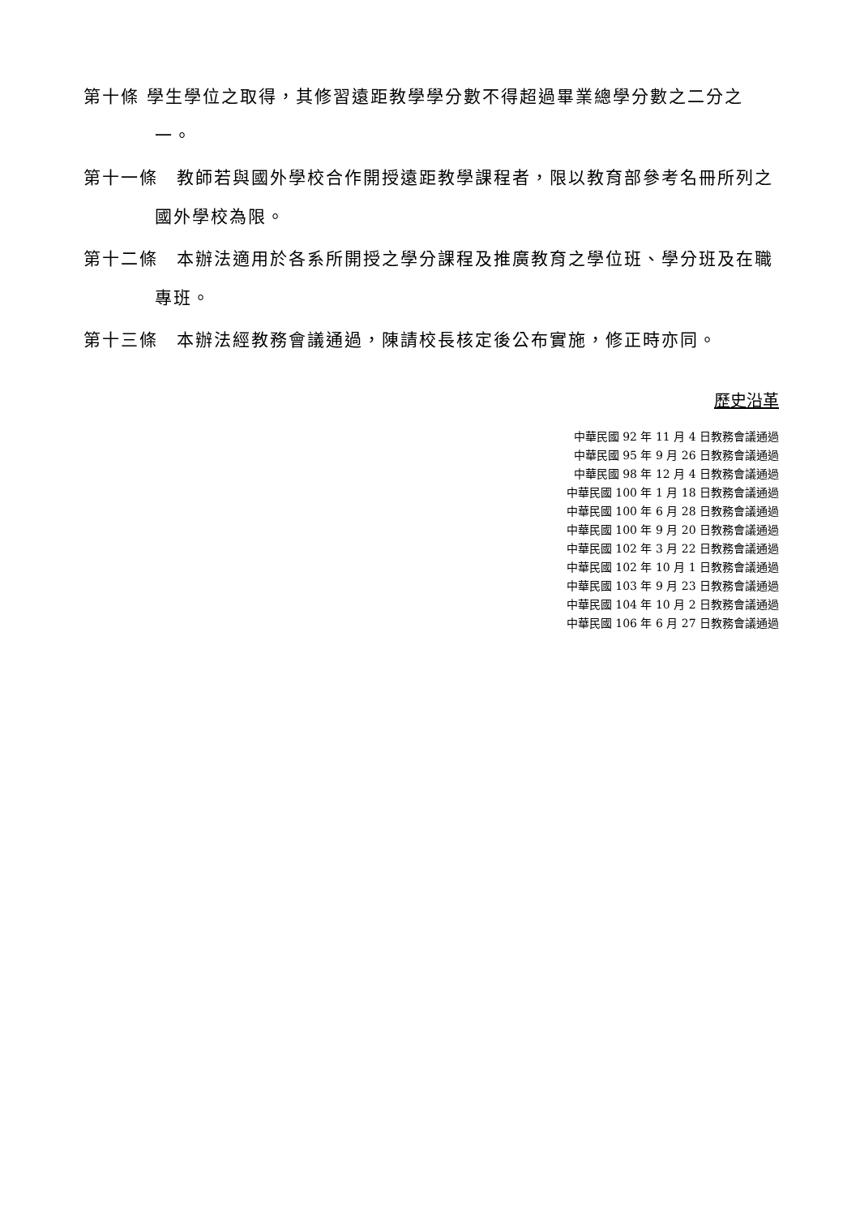第十條 學生學位之取得，其修習遠距教學學分數不得超過畢業總學分數之二分之一。
第十一條　教師若與國外學校合作開授遠距教學課程者，限以教育部參考名冊所列之國外學校為限。
第十二條　本辦法適用於各系所開授之學分課程及推廣教育之學位班、學分班及在職專班。
第十三條　本辦法經教務會議通過，陳請校長核定後公布實施，修正時亦同。
歷史沿革
中華民國 92 年 11 月 4 日教務會議通過
中華民國 95 年 9 月 26 日教務會議通過
中華民國 98 年 12 月 4 日教務會議通過
中華民國 100 年 1 月 18 日教務會議通過
中華民國 100 年 6 月 28 日教務會議通過
中華民國 100 年 9 月 20 日教務會議通過
中華民國 102 年 3 月 22 日教務會議通過
中華民國 102 年 10 月 1 日教務會議通過
中華民國 103 年 9 月 23 日教務會議通過
中華民國 104 年 10 月 2 日教務會議通過
中華民國 106 年 6 月 27 日教務會議通過